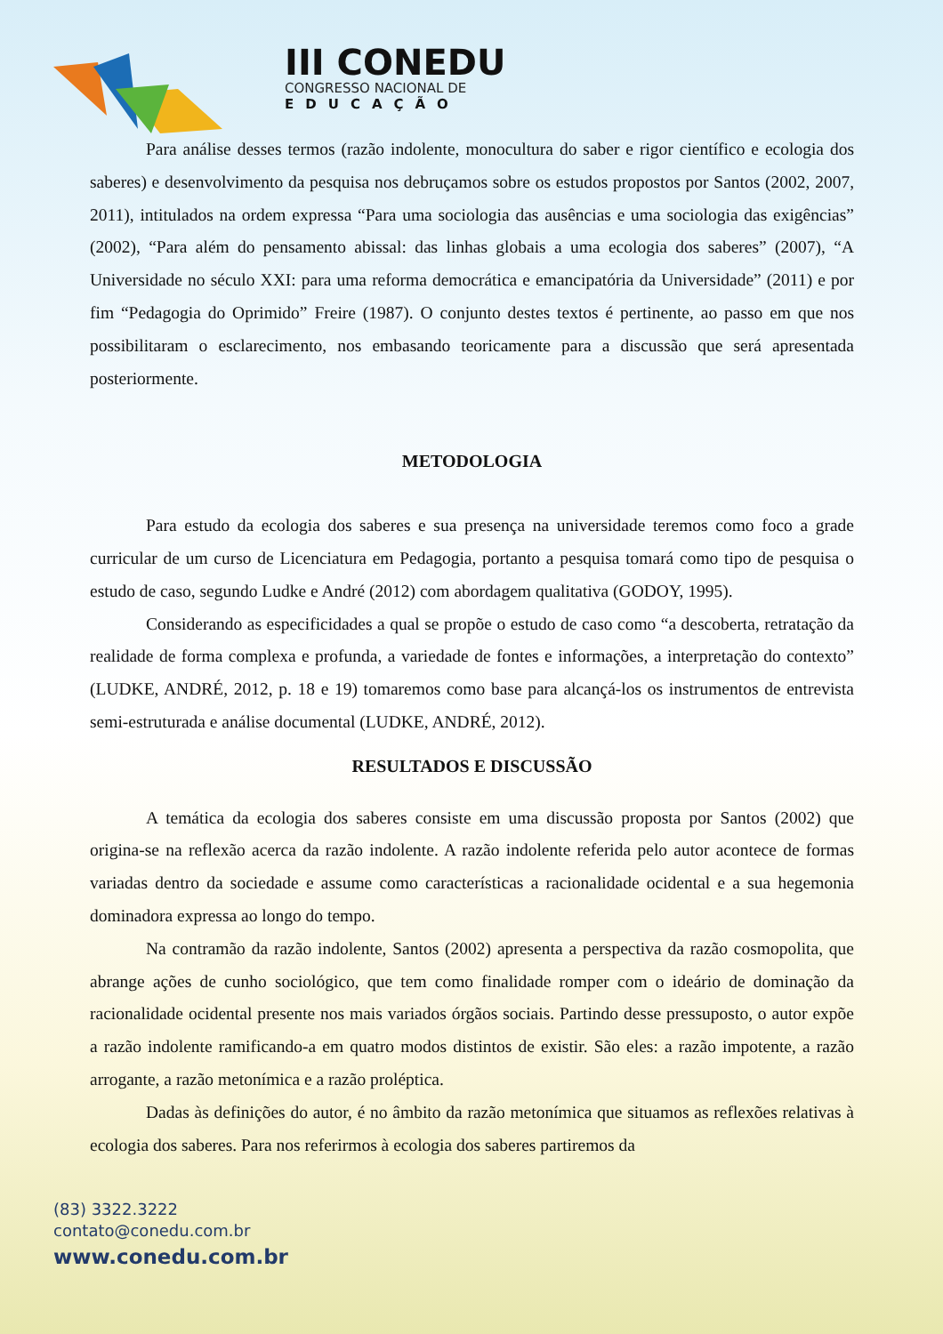III CONEDU
CONGRESSO NACIONAL DE
EDUCAÇÃO
Para análise desses termos (razão indolente, monocultura do saber e rigor científico e ecologia dos saberes) e desenvolvimento da pesquisa nos debruçamos sobre os estudos propostos por Santos (2002, 2007, 2011), intitulados na ordem expressa “Para uma sociologia das ausências e uma sociologia das exigências” (2002), “Para além do pensamento abissal: das linhas globais a uma ecologia dos saberes” (2007), “A Universidade no século XXI: para uma reforma democrática e emancipatória da Universidade” (2011) e por fim “Pedagogia do Oprimido” Freire (1987). O conjunto destes textos é pertinente, ao passo em que nos possibilitaram o esclarecimento, nos embasando teoricamente para a discussão que será apresentada posteriormente.
METODOLOGIA
Para estudo da ecologia dos saberes e sua presença na universidade teremos como foco a grade curricular de um curso de Licenciatura em Pedagogia, portanto a pesquisa tomará como tipo de pesquisa o estudo de caso, segundo Ludke e André (2012) com abordagem qualitativa (GODOY, 1995).
Considerando as especificidades a qual se propõe o estudo de caso como “a descoberta, retratação da realidade de forma complexa e profunda, a variedade de fontes e informações, a interpretação do contexto” (LUDKE, ANDRÉ, 2012, p. 18 e 19) tomaremos como base para alcançá-los os instrumentos de entrevista semi-estruturada e análise documental (LUDKE, ANDRÉ, 2012).
RESULTADOS E DISCUSSÃO
A temática da ecologia dos saberes consiste em uma discussão proposta por Santos (2002) que origina-se na reflexão acerca da razão indolente. A razão indolente referida pelo autor acontece de formas variadas dentro da sociedade e assume como características a racionalidade ocidental e a sua hegemonia dominadora expressa ao longo do tempo.
Na contramão da razão indolente, Santos (2002) apresenta a perspectiva da razão cosmopolita, que abrange ações de cunho sociológico, que tem como finalidade romper com o ideário de dominação da racionalidade ocidental presente nos mais variados órgãos sociais. Partindo desse pressuposto, o autor expõe a razão indolente ramificando-a em quatro modos distintos de existir. São eles: a razão impotente, a razão arrogante, a razão metonímica e a razão proléptica.
Dadas às definições do autor, é no âmbito da razão metonímica que situamos as reflexões relativas à ecologia dos saberes. Para nos referirmos à ecologia dos saberes partiremos da
(83) 3322.3222
contato@conedu.com.br
www.conedu.com.br